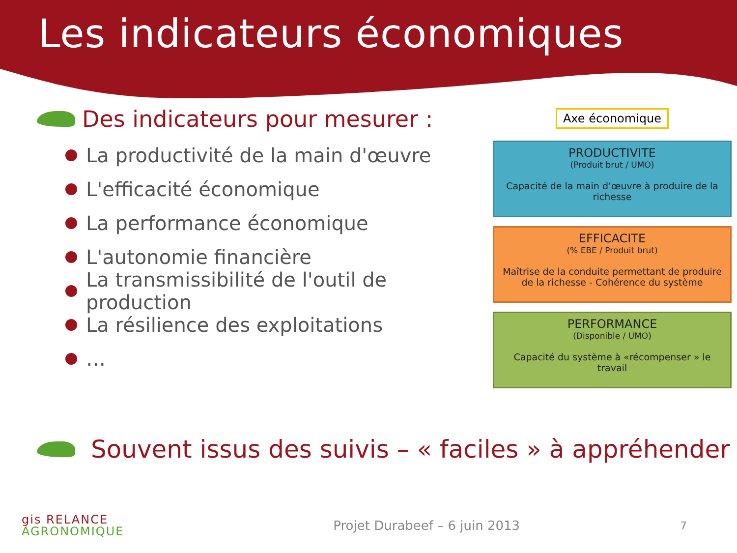Les indicateurs économiques
Des indicateurs pour mesurer :
La productivité de la main d'œuvre
L'efficacité économique
La performance économique
L'autonomie financière
La transmissibilité de l'outil de production
La résilience des exploitations
…
Axe économique
PRODUCTIVITE
(Produit brut / UMO)
Capacité de la main d’œuvre à produire de la richesse
EFFICACITE
(% EBE / Produit brut)
Maîtrise de la conduite permettant de produire de la richesse - Cohérence du système
PERFORMANCE
(Disponible / UMO)
Capacité du système à «récompenser » le travail
Souvent issus des suivis – « faciles » à appréhender
gis RELANCE
AGRONOMIQUE
Projet Durabeef – 6 juin 2013
7